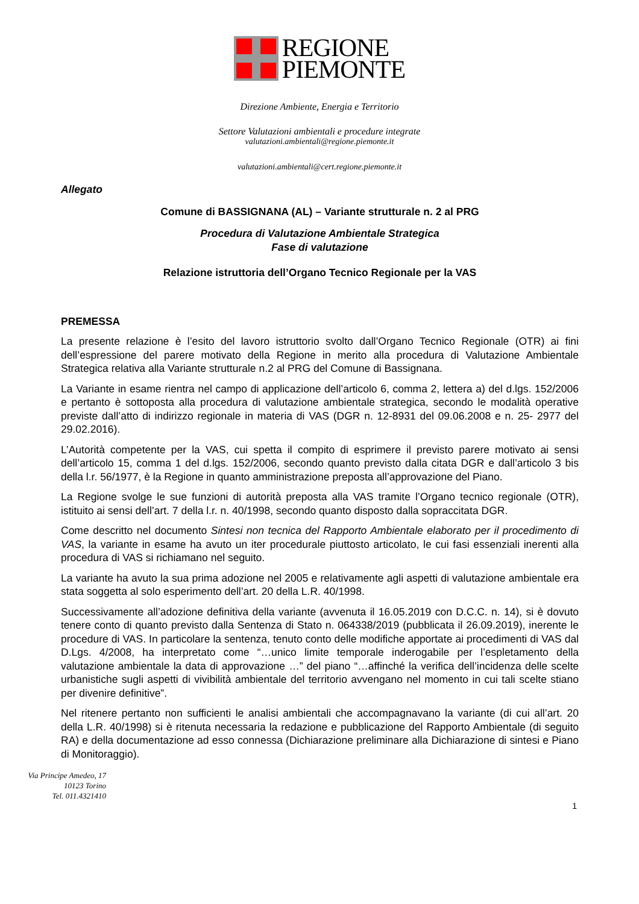REGIONE
PIEMONTE
Direzione Ambiente, Energia e Territorio
Settore Valutazioni ambientali e procedure integrate
valutazioni.ambientali@regione.piemonte.it
valutazioni.ambientali@cert.regione.piemonte.it
Allegato
Comune di BASSIGNANA (AL) – Variante strutturale n. 2 al PRG
Procedura di Valutazione Ambientale Strategica
Fase di valutazione
Relazione istruttoria dell’Organo Tecnico Regionale per la VAS
PREMESSA
La presente relazione è l’esito del lavoro istruttorio svolto dall’Organo Tecnico Regionale (OTR) ai fini dell’espressione del parere motivato della Regione in merito alla procedura di Valutazione Ambientale Strategica relativa alla Variante strutturale n.2 al PRG del Comune di Bassignana.
La Variante in esame rientra nel campo di applicazione dell’articolo 6, comma 2, lettera a) del d.lgs. 152/2006 e pertanto è sottoposta alla procedura di valutazione ambientale strategica, secondo le modalità operative previste dall’atto di indirizzo regionale in materia di VAS (DGR n. 12-8931 del 09.06.2008 e n. 25- 2977 del 29.02.2016).
L’Autorità competente per la VAS, cui spetta il compito di esprimere il previsto parere motivato ai sensi dell’articolo 15, comma 1 del d.lgs. 152/2006, secondo quanto previsto dalla citata DGR e dall’articolo 3 bis della l.r. 56/1977, è la Regione in quanto amministrazione preposta all’approvazione del Piano.
La Regione svolge le sue funzioni di autorità preposta alla VAS tramite l’Organo tecnico regionale (OTR), istituito ai sensi dell’art. 7 della l.r. n. 40/1998, secondo quanto disposto dalla sopraccitata DGR.
Come descritto nel documento Sintesi non tecnica del Rapporto Ambientale elaborato per il procedimento di VAS, la variante in esame ha avuto un iter procedurale piuttosto articolato, le cui fasi essenziali inerenti alla procedura di VAS si richiamano nel seguito.
La variante ha avuto la sua prima adozione nel 2005 e relativamente agli aspetti di valutazione ambientale era stata soggetta al solo esperimento dell’art. 20 della L.R. 40/1998.
Successivamente all’adozione definitiva della variante (avvenuta il 16.05.2019 con D.C.C. n. 14), si è dovuto tenere conto di quanto previsto dalla Sentenza di Stato n. 064338/2019 (pubblicata il 26.09.2019), inerente le procedure di VAS. In particolare la sentenza, tenuto conto delle modifiche apportate ai procedimenti di VAS dal D.Lgs. 4/2008, ha interpretato come “…unico limite temporale inderogabile per l’espletamento della valutazione ambientale la data di approvazione …” del piano “…affinché la verifica dell’incidenza delle scelte urbanistiche sugli aspetti di vivibilità ambientale del territorio avvengano nel momento in cui tali scelte stiano per divenire definitive”.
Nel ritenere pertanto non sufficienti le analisi ambientali che accompagnavano la variante (di cui all’art. 20 della L.R. 40/1998) si è ritenuta necessaria la redazione e pubblicazione del Rapporto Ambientale (di seguito RA) e della documentazione ad esso connessa (Dichiarazione preliminare alla Dichiarazione di sintesi e Piano di Monitoraggio).
Via Principe Amedeo, 17
10123 Torino
Tel. 011.4321410
1